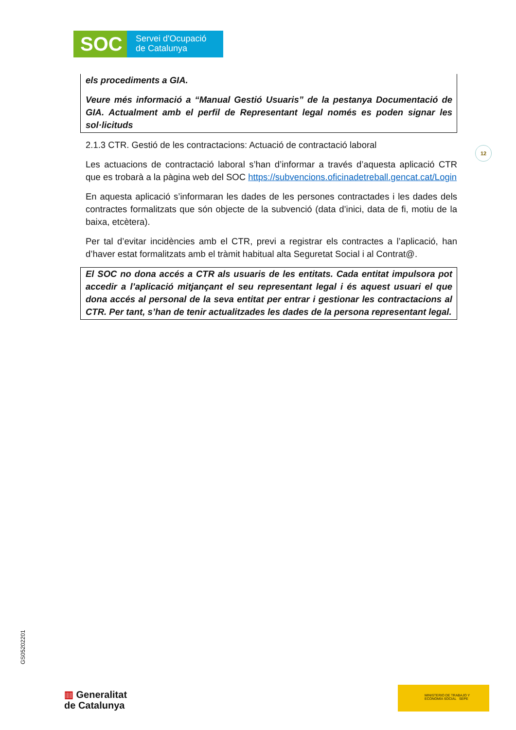SOC
Servei d'Ocupació
de Catalunya
els procediments a GIA.
Veure més informació a “Manual Gestió Usuaris” de la pestanya Documentació de GIA. Actualment amb el perfil de Representant legal només es poden signar les sol·licituds
2.1.3 CTR. Gestió de les contractacions: Actuació de contractació laboral
Les actuacions de contractació laboral s’han d’informar a través d’aquesta aplicació CTR que es trobarà a la pàgina web del SOC https://subvencions.oficinadetreball.gencat.cat/Login
En aquesta aplicació s’informaran les dades de les persones contractades i les dades dels contractes formalitzats que són objecte de la subvenció (data d’inici, data de fi, motiu de la baixa, etcètera).
Per tal d’evitar incidències amb el CTR, previ a registrar els contractes a l’aplicació, han d’haver estat formalitzats amb el tràmit habitual alta Seguretat Social i al Contrat@.
El SOC no dona accés a CTR als usuaris de les entitats. Cada entitat impulsora pot accedir a l’aplicació mitjançant el seu representant legal i és aquest usuari el que dona accés al personal de la seva entitat per entrar i gestionar les contractacions al CTR. Per tant, s’han de tenir actualitzades les dades de la persona representant legal.
12
GS05202201
▥ Generalitat
de Catalunya
MINISTERIO DE TRABAJO Y ECONOMÍA SOCIAL SEPE